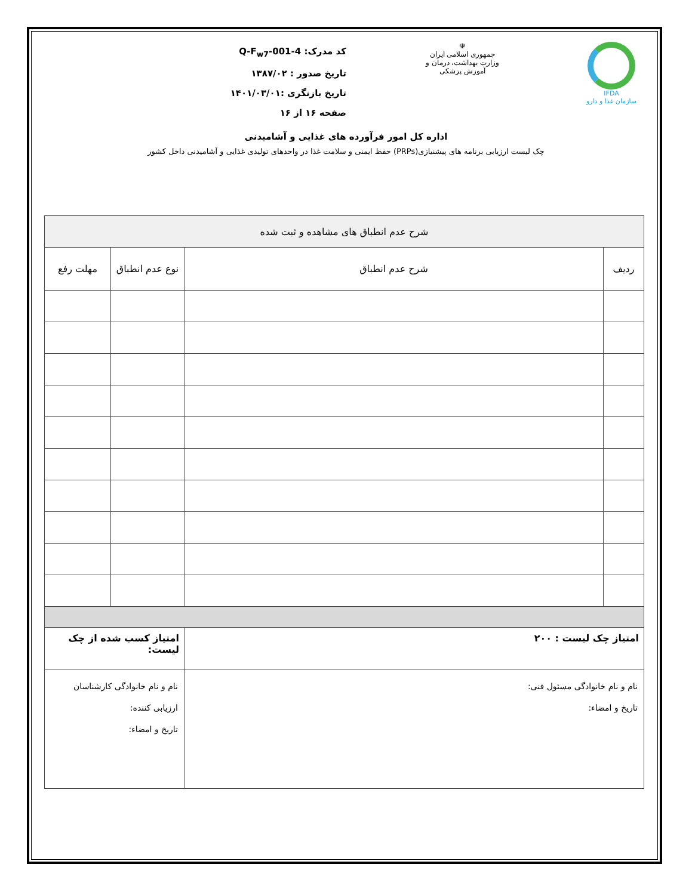IFDA
سازمان غذا و دارو
☫
جمهوری اسلامی ایران
وزارت بهداشت، درمان و آموزش پزشکی
کد مدرک: Q-F<sub>w7</sub>-001-4
تاریخ صدور : ۱۳۸۷/۰۲
تاریخ بازنگری :۱۴۰۱/۰۳/۰۱
صفحه ۱۶ از ۱۶
اداره کل امور فرآورده های غذایی و آشامیدنی
چک لیست ارزیابی برنامه های پیشنیازی(PRPs) حفظ ایمنی و سلامت غذا در واحدهای تولیدی غذایی و آشامیدنی داخل کشور
| شرح عدم انطباق های مشاهده و ثبت شده | | | |
| --- | --- | --- | --- |
| ردیف | شرح عدم انطباق | نوع عدم انطباق | مهلت رفع |
| امتیاز چک لیست : ۲۰۰ | | امتیاز کسب شده از چک لیست: | |
| نام و نام خانوادگی مسئول فنی: تاریخ و امضاء: | | نام و نام خانوادگی کارشناسان ارزیابی کننده: تاریخ و امضاء: | |